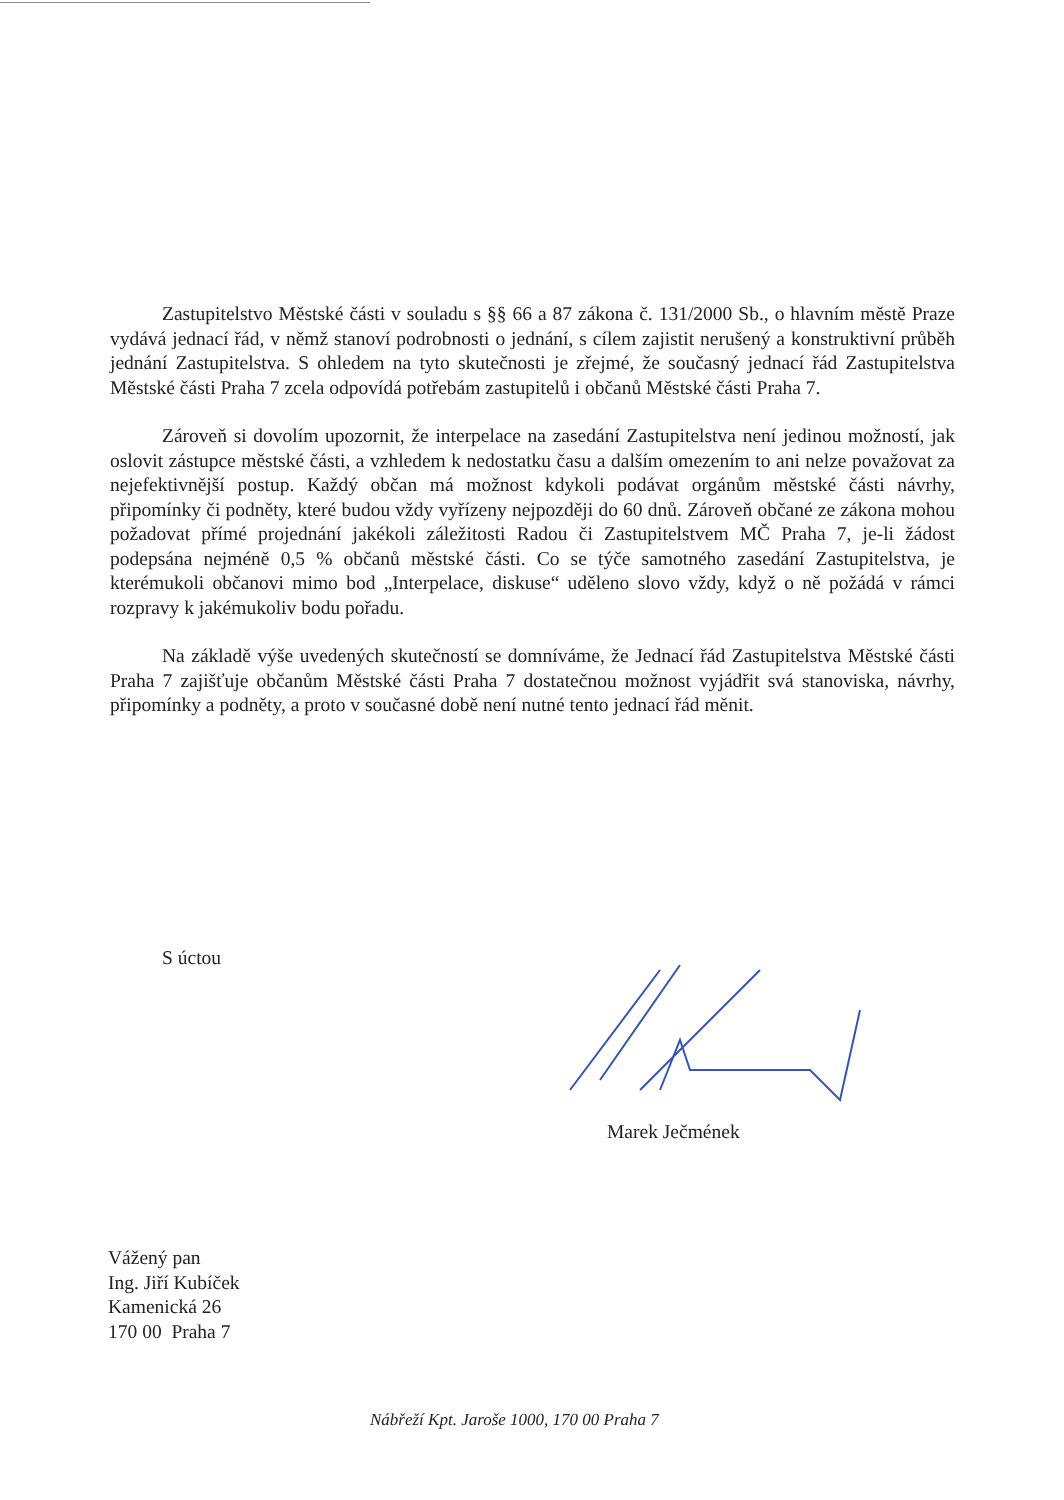Zastupitelstvo Městské části v souladu s §§ 66 a 87 zákona č. 131/2000 Sb., o hlavním městě Praze vydává jednací řád, v němž stanoví podrobnosti o jednání, s cílem zajistit nerušený a konstruktivní průběh jednání Zastupitelstva. S ohledem na tyto skutečnosti je zřejmé, že současný jednací řád Zastupitelstva Městské části Praha 7 zcela odpovídá potřebám zastupitelů i občanů Městské části Praha 7.
Zároveň si dovolím upozornit, že interpelace na zasedání Zastupitelstva není jedinou možností, jak oslovit zástupce městské části, a vzhledem k nedostatku času a dalším omezením to ani nelze považovat za nejefektivnější postup. Každý občan má možnost kdykoli podávat orgánům městské části návrhy, připomínky či podněty, které budou vždy vyřízeny nejpozději do 60 dnů. Zároveň občané ze zákona mohou požadovat přímé projednání jakékoli záležitosti Radou či Zastupitelstvem MČ Praha 7, je-li žádost podepsána nejméně 0,5 % občanů městské části. Co se týče samotného zasedání Zastupitelstva, je kterémukoli občanovi mimo bod „Interpelace, diskuse“ uděleno slovo vždy, když o ně požádá v rámci rozpravy k jakémukoliv bodu pořadu.
Na základě výše uvedených skutečností se domníváme, že Jednací řád Zastupitelstva Městské části Praha 7 zajišťuje občanům Městské části Praha 7 dostatečnou možnost vyjádřit svá stanoviska, návrhy, připomínky a podněty, a proto v současné době není nutné tento jednací řád měnit.
S úctou
Marek Ječmének
Vážený pan
Ing. Jiří Kubíček
Kamenická 26
170 00 Praha 7
Nábřeží Kpt. Jaroše 1000, 170 00 Praha 7